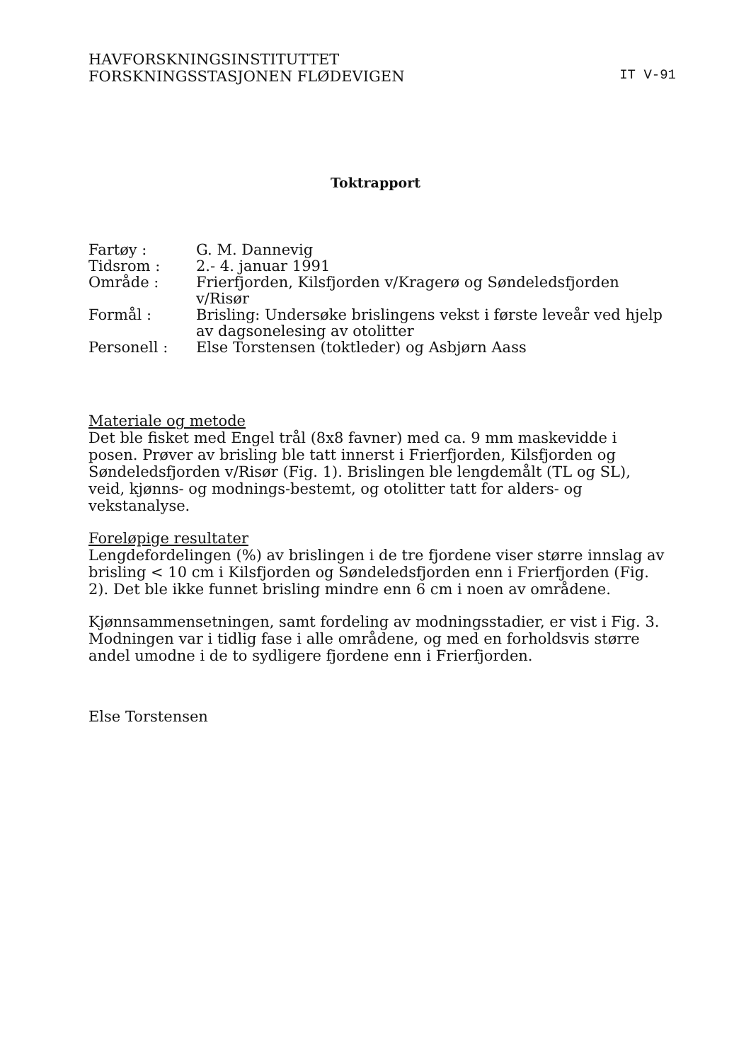HAVFORSKNINGSINSTITUTTET
FORSKNINGSSTASJONEN FLØDEVIGEN
IT V-91
Toktrapport
| Fartøy : | G. M. Dannevig |
| Tidsrom : | 2.- 4. januar 1991 |
| Område : | Frierfjorden, Kilsfjorden v/Kragerø og Søndeledsfjorden v/Risør |
| Formål : | Brisling: Undersøke brislingens vekst i første leveår ved hjelp av dagsonelesing av otolitter |
| Personell : | Else Torstensen (toktleder) og Asbjørn Aass |
Materiale og metode
Det ble fisket med Engel trål (8x8 favner) med ca. 9 mm maskevidde i posen. Prøver av brisling ble tatt innerst i Frierfjorden, Kilsfjorden og Søndeledsfjorden v/Risør (Fig. 1). Brislingen ble lengdemålt (TL og SL), veid, kjønns- og modnings-bestemt, og otolitter tatt for alders- og vekstanalyse.
Foreløpige resultater
Lengdefordelingen (%) av brislingen i de tre fjordene viser større innslag av brisling < 10 cm i Kilsfjorden og Søndeledsfjorden enn i Frierfjorden (Fig. 2). Det ble ikke funnet brisling mindre enn 6 cm i noen av områdene.
Kjønnsammensetningen, samt fordeling av modningsstadier, er vist i Fig. 3. Modningen var i tidlig fase i alle områdene, og med en forholdsvis større andel umodne i de to sydligere fjordene enn i Frierfjorden.
Else Torstensen